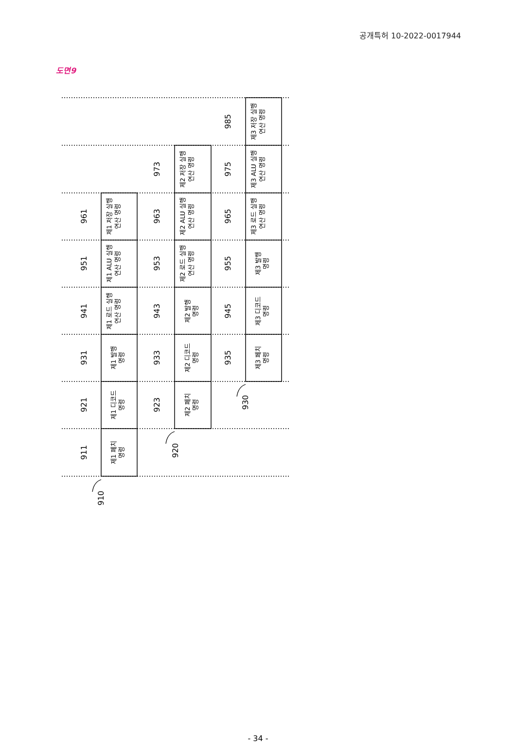공개특허 10-2022-0017944
도면9
제1 페치
명령
제1 디코드
명령
제1 발행
명령
제1 로드 실행
연산 명령
제1 ALU 실행
연산 명령
제1 저장 실행
연산 명령
제2 페치
명령
제2 디코드
명령
제2 발행
명령
제2 로드 실행
연산 명령
제2 ALU 실행
연산 명령
제2 저장 실행
연산 명령
제3 페치
명령
제3 디코드
명령
제3 발행
명령
제3 로드 실행
연산 명령
제3 ALU 실행
연산 명령
제3 저장 실행
연산 명령
911
921
931
941
951
961
923
933
943
953
963
973
935
945
955
965
975
985
910
920
930
- 34 -